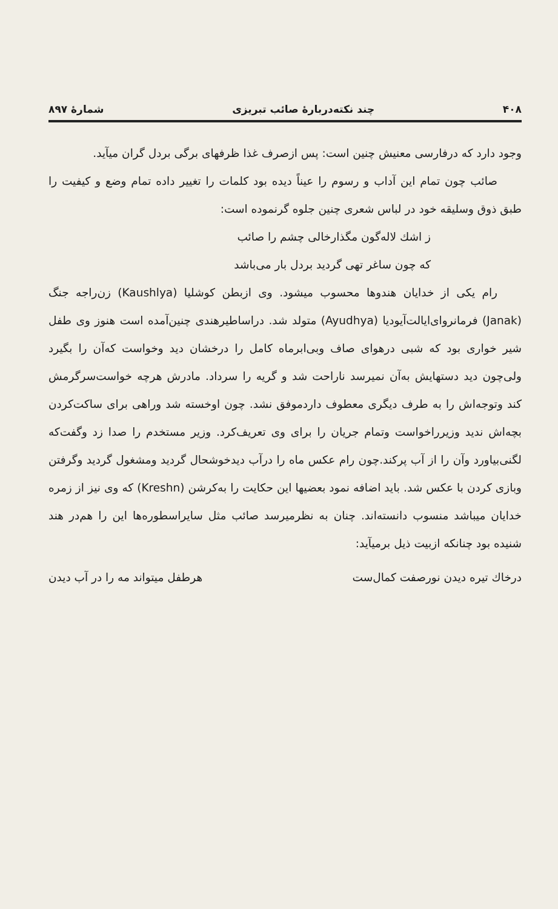۴۰۸ چند نکته‌درباره‌ٔ صائب تبریزی شمارهٔ ۸۹۷
وجود دارد که درفارسی معنیش چنین است: پس ازصرف غذا ظرفهای برگی بردل گران میآید.
صائب چون تمام این آداب و رسوم را عیناً دیده بود کلمات را تغییر داده تمام وضع و کیفیت را طبق ذوق وسلیقه خود در لباس شعری چنین جلوه گرنموده است:
ز اشك لاله‌گون مگذارخالی چشم را صائب
که چون ساغر تهی گردید بردل بار می‌باشد
رام یکی از خدایان هندوها محسوب میشود. وی ازبطن کوشلیا (Kaushlya) زن‌راجه جنگ (Janak) فرمانروای‌ایالت‌آیودیا (Ayudhya) متولد شد. دراساطیرهندی چنین‌آمده است هنوز وی طفل شیر خواری بود که شبی درهوای صاف وبی‌ابرماه کامل را درخشان دید وخواست که‌آن را بگیرد ولی‌چون دید دستهایش به‌آن نمیرسد ناراحت شد و گریه را سرداد. مادرش هرچه خواست‌سرگرمش کند وتوجه‌اش را به طرف دیگری معطوف داردموفق نشد. چون اوخسته شد وراهی برای ساکت‌کردن بچه‌اش ندید وزیرراخواست وتمام جریان را برای وی تعریف‌کرد. وزیر مستخدم را صدا زد وگفت‌که لگنی‌بیاورد وآن را از آب پرکند.چون رام عکس ماه را درآب دیدخوشحال گردید ومشغول گردید وگرفتن وبازی کردن با عکس شد. باید اضافه نمود بعضیها این حکایت را به‌کرشن (Kreshn) که وی نیز از زمره خدایان میباشد منسوب دانسته‌اند. چنان به نظرمیرسد صائب مثل سایراسطوره‌ها این را هم‌در هند شنیده بود چنانکه ازبیت ذیل برمیآید:
درخاك تیره دیدن نورصفت کمال‌ست هرطفل میتواند مه را در آب دیدن